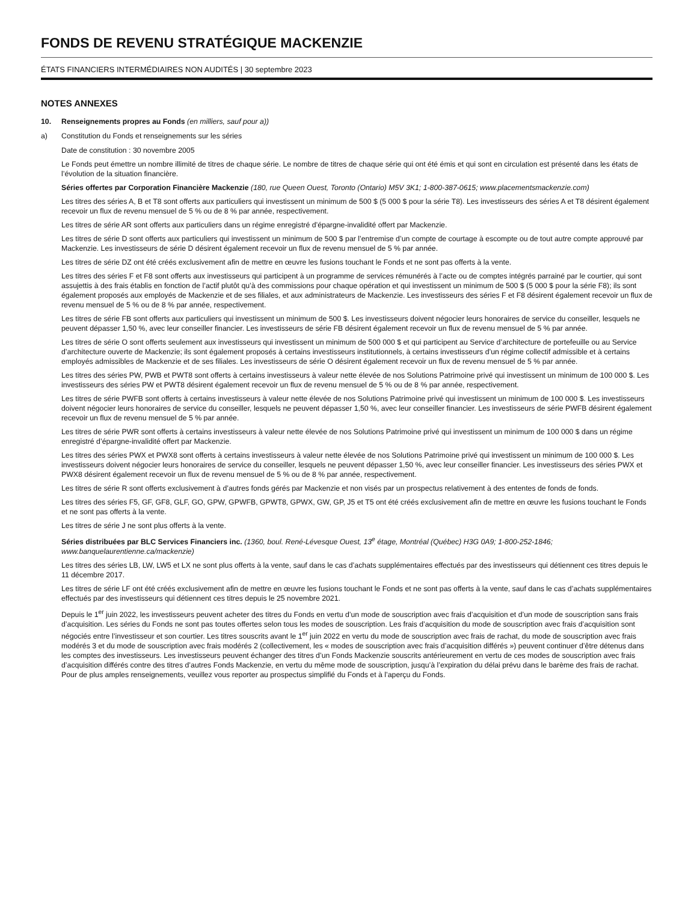FONDS DE REVENU STRATÉGIQUE MACKENZIE
ÉTATS FINANCIERS INTERMÉDIAIRES NON AUDITÉS | 30 septembre 2023
NOTES ANNEXES
10. Renseignements propres au Fonds (en milliers, sauf pour a))
a) Constitution du Fonds et renseignements sur les séries
Date de constitution : 30 novembre 2005
Le Fonds peut émettre un nombre illimité de titres de chaque série. Le nombre de titres de chaque série qui ont été émis et qui sont en circulation est présenté dans les états de l’évolution de la situation financière.
Séries offertes par Corporation Financière Mackenzie (180, rue Queen Ouest, Toronto (Ontario) M5V 3K1; 1-800-387-0615; www.placementsmackenzie.com)
Les titres des séries A, B et T8 sont offerts aux particuliers qui investissent un minimum de 500 $ (5 000 $ pour la série T8). Les investisseurs des séries A et T8 désirent également recevoir un flux de revenu mensuel de 5 % ou de 8 % par année, respectivement.
Les titres de série AR sont offerts aux particuliers dans un régime enregistré d’épargne-invalidité offert par Mackenzie.
Les titres de série D sont offerts aux particuliers qui investissent un minimum de 500 $ par l’entremise d’un compte de courtage à escompte ou de tout autre compte approuvé par Mackenzie. Les investisseurs de série D désirent également recevoir un flux de revenu mensuel de 5 % par année.
Les titres de série DZ ont été créés exclusivement afin de mettre en œuvre les fusions touchant le Fonds et ne sont pas offerts à la vente.
Les titres des séries F et F8 sont offerts aux investisseurs qui participent à un programme de services rémunérés à l’acte ou de comptes intégrés parrainé par le courtier, qui sont assujettis à des frais établis en fonction de l’actif plutôt qu’à des commissions pour chaque opération et qui investissent un minimum de 500 $ (5 000 $ pour la série F8); ils sont également proposés aux employés de Mackenzie et de ses filiales, et aux administrateurs de Mackenzie. Les investisseurs des séries F et F8 désirent également recevoir un flux de revenu mensuel de 5 % ou de 8 % par année, respectivement.
Les titres de série FB sont offerts aux particuliers qui investissent un minimum de 500 $. Les investisseurs doivent négocier leurs honoraires de service du conseiller, lesquels ne peuvent dépasser 1,50 %, avec leur conseiller financier. Les investisseurs de série FB désirent également recevoir un flux de revenu mensuel de 5 % par année.
Les titres de série O sont offerts seulement aux investisseurs qui investissent un minimum de 500 000 $ et qui participent au Service d’architecture de portefeuille ou au Service d’architecture ouverte de Mackenzie; ils sont également proposés à certains investisseurs institutionnels, à certains investisseurs d’un régime collectif admissible et à certains employés admissibles de Mackenzie et de ses filiales. Les investisseurs de série O désirent également recevoir un flux de revenu mensuel de 5 % par année.
Les titres des séries PW, PWB et PWT8 sont offerts à certains investisseurs à valeur nette élevée de nos Solutions Patrimoine privé qui investissent un minimum de 100 000 $. Les investisseurs des séries PW et PWT8 désirent également recevoir un flux de revenu mensuel de 5 % ou de 8 % par année, respectivement.
Les titres de série PWFB sont offerts à certains investisseurs à valeur nette élevée de nos Solutions Patrimoine privé qui investissent un minimum de 100 000 $. Les investisseurs doivent négocier leurs honoraires de service du conseiller, lesquels ne peuvent dépasser 1,50 %, avec leur conseiller financier. Les investisseurs de série PWFB désirent également recevoir un flux de revenu mensuel de 5 % par année.
Les titres de série PWR sont offerts à certains investisseurs à valeur nette élevée de nos Solutions Patrimoine privé qui investissent un minimum de 100 000 $ dans un régime enregistré d’épargne-invalidité offert par Mackenzie.
Les titres des séries PWX et PWX8 sont offerts à certains investisseurs à valeur nette élevée de nos Solutions Patrimoine privé qui investissent un minimum de 100 000 $. Les investisseurs doivent négocier leurs honoraires de service du conseiller, lesquels ne peuvent dépasser 1,50 %, avec leur conseiller financier. Les investisseurs des séries PWX et PWX8 désirent également recevoir un flux de revenu mensuel de 5 % ou de 8 % par année, respectivement.
Les titres de série R sont offerts exclusivement à d’autres fonds gérés par Mackenzie et non visés par un prospectus relativement à des ententes de fonds de fonds.
Les titres des séries F5, GF, GF8, GLF, GO, GPW, GPWFB, GPWT8, GPWX, GW, GP, J5 et T5 ont été créés exclusivement afin de mettre en œuvre les fusions touchant le Fonds et ne sont pas offerts à la vente.
Les titres de série J ne sont plus offerts à la vente.
Séries distribuées par BLC Services Financiers inc. (1360, boul. René-Lévesque Ouest, 13<sup>e</sup> étage, Montréal (Québec) H3G 0A9; 1-800-252-1846; www.banquelaurentienne.ca/mackenzie)
Les titres des séries LB, LW, LW5 et LX ne sont plus offerts à la vente, sauf dans le cas d’achats supplémentaires effectués par des investisseurs qui détiennent ces titres depuis le 11 décembre 2017.
Les titres de série LF ont été créés exclusivement afin de mettre en œuvre les fusions touchant le Fonds et ne sont pas offerts à la vente, sauf dans le cas d’achats supplémentaires effectués par des investisseurs qui détiennent ces titres depuis le 25 novembre 2021.
Depuis le 1<sup>er</sup> juin 2022, les investisseurs peuvent acheter des titres du Fonds en vertu d’un mode de souscription avec frais d’acquisition et d’un mode de souscription sans frais d’acquisition. Les séries du Fonds ne sont pas toutes offertes selon tous les modes de souscription. Les frais d’acquisition du mode de souscription avec frais d’acquisition sont négociés entre l’investisseur et son courtier. Les titres souscrits avant le 1<sup>er</sup> juin 2022 en vertu du mode de souscription avec frais de rachat, du mode de souscription avec frais modérés 3 et du mode de souscription avec frais modérés 2 (collectivement, les « modes de souscription avec frais d’acquisition différés ») peuvent continuer d’être détenus dans les comptes des investisseurs. Les investisseurs peuvent échanger des titres d’un Fonds Mackenzie souscrits antérieurement en vertu de ces modes de souscription avec frais d’acquisition différés contre des titres d’autres Fonds Mackenzie, en vertu du même mode de souscription, jusqu’à l’expiration du délai prévu dans le barème des frais de rachat. Pour de plus amples renseignements, veuillez vous reporter au prospectus simplifié du Fonds et à l’aperçu du Fonds.